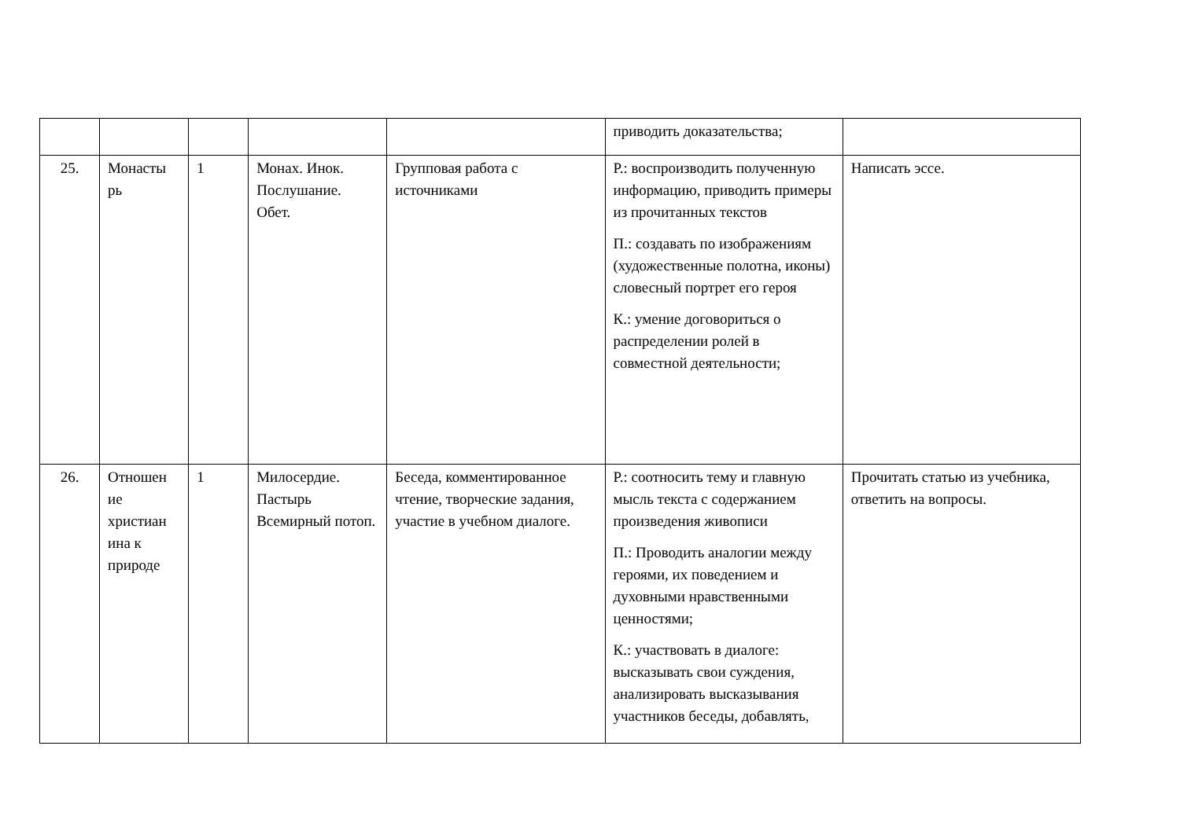| | | | | | приводить доказательства; | |
| 25. | Монасты рь | 1 | Монах. Инок. Послушание. Обет. | Групповая работа с источниками | Р.: воспроизводить полученную информацию, приводить примеры из прочитанных текстов П.: создавать по изображениям (художественные полотна, иконы) словесный портрет его героя К.: умение договориться о распределении ролей в совместной деятельности; | Написать эссе. |
| 26. | Отношен ие христиан ина к природе | 1 | Милосердие. Пастырь Всемирный потоп. | Беседа, комментированное чтение, творческие задания, участие в учебном диалоге. | Р.: соотносить тему и главную мысль текста с содержанием произведения живописи П.: Проводить аналогии между героями, их поведением и духовными нравственными ценностями; К.: участвовать в диалоге: высказывать свои суждения, анализировать высказывания участников беседы, добавлять, | Прочитать статью из учебника, ответить на вопросы. |